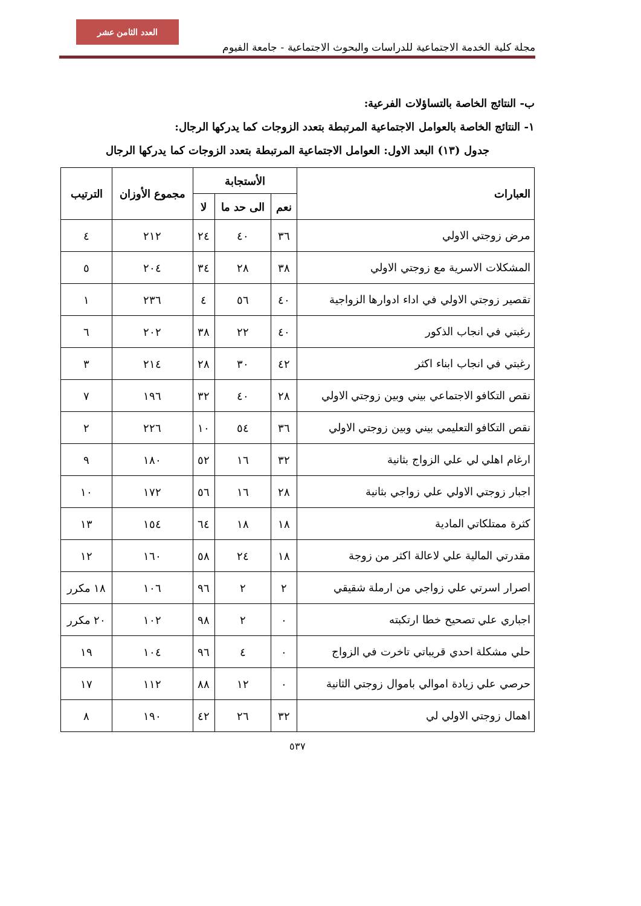العدد الثامن عشر
مجلة كلية الخدمة الاجتماعية للدراسات والبحوث الاجتماعية - جامعة الفيوم
ب- النتائج الخاصة بالتساؤلات الفرعية:
١- النتائج الخاصة بالعوامل الاجتماعية المرتبطة بتعدد الزوجات كما يدركها الرجال:
جدول (١٣) البعد الاول: العوامل الاجتماعية المرتبطة بتعدد الزوجات كما يدركها الرجال
| العبارات | الأستجابة | | | مجموع الأوزان | الترتيب |
| --- | --- | --- | --- | --- | --- |
| | نعم | الى حد ما | لا | | |
| مرض زوجتي الاولي | ٣٦ | ٤٠ | ٢٤ | ٢١٢ | ٤ |
| المشكلات الاسرية مع زوجتي الاولي | ٣٨ | ٢٨ | ٣٤ | ٢٠٤ | ٥ |
| تقصير زوجتي الاولي في اداء ادوارها الزواجية | ٤٠ | ٥٦ | ٤ | ٢٣٦ | ١ |
| رغبتي في انجاب الذكور | ٤٠ | ٢٢ | ٣٨ | ٢٠٢ | ٦ |
| رغبتي في انجاب ابناء اكثر | ٤٢ | ٣٠ | ٢٨ | ٢١٤ | ٣ |
| نقص التكافو الاجتماعي بيني وبين زوجتي الاولي | ٢٨ | ٤٠ | ٣٢ | ١٩٦ | ٧ |
| نقص التكافو التعليمي بيني وبين زوجتي الاولي | ٣٦ | ٥٤ | ١٠ | ٢٢٦ | ٢ |
| ارغام اهلي لي علي الزواج بثانية | ٣٢ | ١٦ | ٥٢ | ١٨٠ | ٩ |
| اجبار زوجتي الاولي علي زواجي بثانية | ٢٨ | ١٦ | ٥٦ | ١٧٢ | ١٠ |
| كثرة ممتلكاتي المادية | ١٨ | ١٨ | ٦٤ | ١٥٤ | ١٣ |
| مقدرتي المالية علي لاعالة اكثر من زوجة | ١٨ | ٢٤ | ٥٨ | ١٦٠ | ١٢ |
| اصرار اسرتي علي زواجي من ارملة شقيقي | ٢ | ٢ | ٩٦ | ١٠٦ | ١٨ مكرر |
| اجباري علي تصحيح خطا ارتكبته | ٠ | ٢ | ٩٨ | ١٠٢ | ٢٠ مكرر |
| حلي مشكلة احدي قريباتي تاخرت في الزواج | ٠ | ٤ | ٩٦ | ١٠٤ | ١٩ |
| حرصي علي زيادة اموالي باموال زوجتي الثانية | ٠ | ١٢ | ٨٨ | ١١٢ | ١٧ |
| اهمال زوجتي الاولي لي | ٣٢ | ٢٦ | ٤٢ | ١٩٠ | ٨ |
٥٣٧